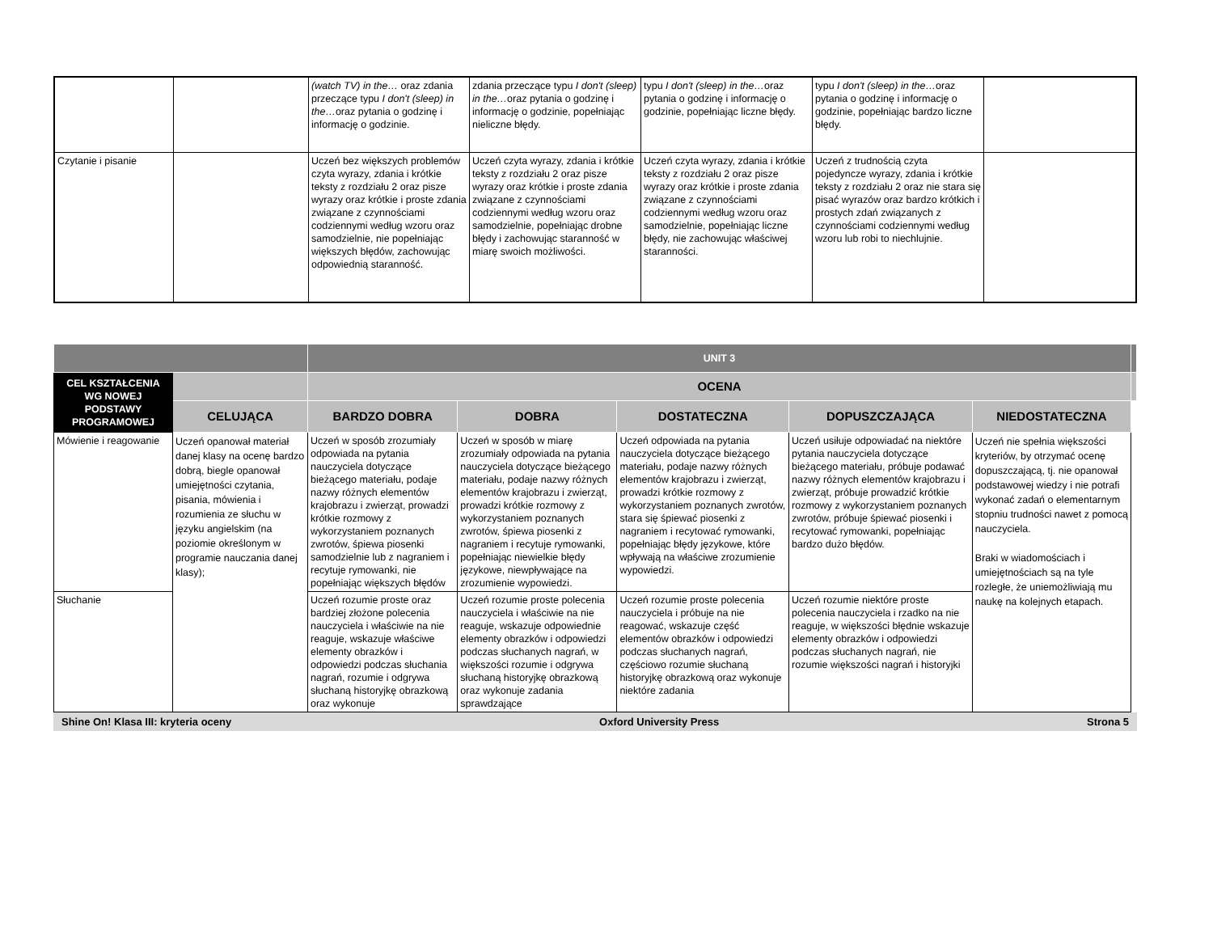| | | (watch TV) in the… oraz zdania przeczące typu I don't (sleep) in the… oraz pytania o godzinę i informację o godzinie. | zdania przeczące typu I don't (sleep) in the… oraz pytania o godzinę i informację o godzinie, popełniając nieliczne błędy. | typu I don't (sleep) in the… oraz pytania o godzinę i informację o godzinie, popełniając liczne błędy. | typu I don't (sleep) in the… oraz pytania o godzinę i informację o godzinie, popełniając bardzo liczne błędy. | |
| Czytanie i pisanie | | Uczeń bez większych problemów czyta wyrazy, zdania i krótkie teksty z rozdziału 2 oraz pisze wyrazy oraz krótkie i proste zdania związane z czynnościami codziennymi według wzoru oraz samodzielnie, nie popełniając większych błędów, zachowując odpowiednią staranność. | Uczeń czyta wyrazy, zdania i krótkie teksty z rozdziału 2 oraz pisze wyrazy oraz krótkie i proste zdania związane z czynnościami codziennymi według wzoru oraz samodzielnie, popełniając drobne błędy i zachowując staranność w miarę swoich możliwości. | Uczeń czyta wyrazy, zdania i krótkie teksty z rozdziału 2 oraz pisze wyrazy oraz krótkie i proste zdania związane z czynnościami codziennymi według wzoru oraz samodzielnie, popełniając liczne błędy, nie zachowując właściwej staranności. | Uczeń z trudnością czyta pojedyncze wyrazy, zdania i krótkie teksty z rozdziału 2 oraz nie stara się pisać wyrazów oraz bardzo krótkich i prostych zdań związanych z czynnościami codziennymi według wzoru lub robi to niechlujnie. | |
| | | UNIT 3 | | | | | |
| CEL KSZTAŁCENIA WG NOWEJ PODSTAWY PROGRAMOWEJ | | OCENA | | | | | |
| | CELUJĄCA | BARDZO DOBRA | DOBRA | DOSTATECZNA | DOPUSZCZAJĄCA | NIEDOSTATECZNA | |
| Mówienie i reagowanie | Uczeń opanował materiał danej klasy na ocenę bardzo dobrą, biegle opanował umiejętności czytania, pisania, mówienia i rozumienia ze słuchu w języku angielskim (na poziomie określonym w programie nauczania danej klasy); | Uczeń w sposób zrozumiały odpowiada na pytania nauczyciela dotyczące bieżącego materiału, podaje nazwy różnych elementów krajobrazu i zwierząt, prowadzi krótkie rozmowy z wykorzystaniem poznanych zwrotów, śpiewa piosenki samodzielnie lub z nagraniem i recytuje rymowanki, nie popełniając większych błędów | Uczeń w sposób w miarę zrozumiały odpowiada na pytania nauczyciela dotyczące bieżącego materiału, podaje nazwy różnych elementów krajobrazu i zwierząt, prowadzi krótkie rozmowy z wykorzystaniem poznanych zwrotów, śpiewa piosenki z nagraniem i recytuje rymowanki, popełniając niewielkie błędy językowe, niewpływające na zrozumienie wypowiedzi. | Uczeń odpowiada na pytania nauczyciela dotyczące bieżącego materiału, podaje nazwy różnych elementów krajobrazu i zwierząt, prowadzi krótkie rozmowy z wykorzystaniem poznanych zwrotów, stara się śpiewać piosenki z nagraniem i recytować rymowanki, popełniając błędy językowe, które wpływają na właściwe zrozumienie wypowiedzi. | Uczeń usiłuje odpowiadać na niektóre pytania nauczyciela dotyczące bieżącego materiału, próbuje podawać nazwy różnych elementów krajobrazu i zwierząt, próbuje prowadzić krótkie rozmowy z wykorzystaniem poznanych zwrotów, próbuje śpiewać piosenki i recytować rymowanki, popełniając bardzo dużo błędów. | Uczeń nie spełnia większości kryteriów, by otrzymać ocenę dopuszczającą, tj. nie opanował podstawowej wiedzy i nie potrafi wykonać zadań o elementarnym stopniu trudności nawet z pomocą nauczyciela. Braki w wiadomościach i umiejętnościach są na tyle rozległe, że uniemożliwiają mu naukę na kolejnych etapach. | |
| Słuchanie | | Uczeń rozumie proste oraz bardziej złożone polecenia nauczyciela i właściwie na nie reaguje, wskazuje właściwe elementy obrazków i odpowiedzi podczas słuchania nagrań, rozumie i odgrywa słuchaną historyjkę obrazkową oraz wykonuje | Uczeń rozumie proste polecenia nauczyciela i właściwie na nie reaguje, wskazuje odpowiednie elementy obrazków i odpowiedzi podczas słuchanych nagrań, w większości rozumie i odgrywa słuchaną historyjkę obrazkową oraz wykonuje zadania sprawdzające | Uczeń rozumie proste polecenia nauczyciela i próbuje na nie reagować, wskazuje część elementów obrazków i odpowiedzi podczas słuchanych nagrań, częściowo rozumie słuchaną historyjkę obrazkową oraz wykonuje niektóre zadania | Uczeń rozumie niektóre proste polecenia nauczyciela i rzadko na nie reaguje, w większości błędnie wskazuje elementy obrazków i odpowiedzi podczas słuchanych nagrań, nie rozumie większości nagrań i historyjki | | |
Shine On! Klasa III: kryteria oceny Oxford University Press Strona 5